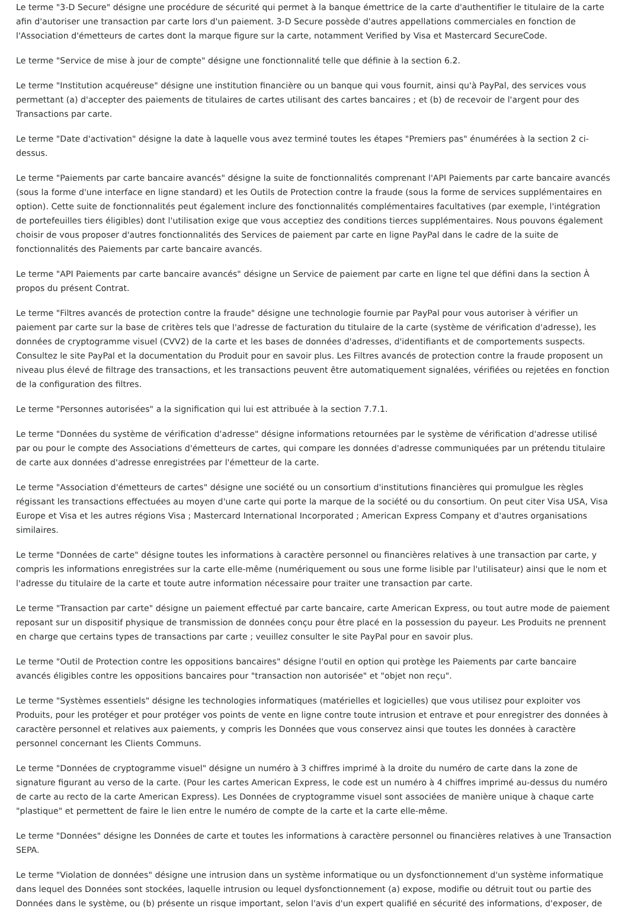Le terme "3-D Secure" désigne une procédure de sécurité qui permet à la banque émettrice de la carte d'authentifier le titulaire de la carte afin d'autoriser une transaction par carte lors d'un paiement. 3-D Secure possède d'autres appellations commerciales en fonction de l'Association d'émetteurs de cartes dont la marque figure sur la carte, notamment Verified by Visa et Mastercard SecureCode.
Le terme "Service de mise à jour de compte" désigne une fonctionnalité telle que définie à la section 6.2.
Le terme "Institution acquéreuse" désigne une institution financière ou un banque qui vous fournit, ainsi qu'à PayPal, des services vous permettant (a) d'accepter des paiements de titulaires de cartes utilisant des cartes bancaires ; et (b) de recevoir de l'argent pour des Transactions par carte.
Le terme "Date d'activation" désigne la date à laquelle vous avez terminé toutes les étapes "Premiers pas" énumérées à la section 2 ci-dessus.
Le terme "Paiements par carte bancaire avancés" désigne la suite de fonctionnalités comprenant l'API Paiements par carte bancaire avancés (sous la forme d'une interface en ligne standard) et les Outils de Protection contre la fraude (sous la forme de services supplémentaires en option). Cette suite de fonctionnalités peut également inclure des fonctionnalités complémentaires facultatives (par exemple, l'intégration de portefeuilles tiers éligibles) dont l'utilisation exige que vous acceptiez des conditions tierces supplémentaires. Nous pouvons également choisir de vous proposer d'autres fonctionnalités des Services de paiement par carte en ligne PayPal dans le cadre de la suite de fonctionnalités des Paiements par carte bancaire avancés.
Le terme "API Paiements par carte bancaire avancés" désigne un Service de paiement par carte en ligne tel que défini dans la section À propos du présent Contrat.
Le terme "Filtres avancés de protection contre la fraude" désigne une technologie fournie par PayPal pour vous autoriser à vérifier un paiement par carte sur la base de critères tels que l'adresse de facturation du titulaire de la carte (système de vérification d'adresse), les données de cryptogramme visuel (CVV2) de la carte et les bases de données d'adresses, d'identifiants et de comportements suspects. Consultez le site PayPal et la documentation du Produit pour en savoir plus. Les Filtres avancés de protection contre la fraude proposent un niveau plus élevé de filtrage des transactions, et les transactions peuvent être automatiquement signalées, vérifiées ou rejetées en fonction de la configuration des filtres.
Le terme "Personnes autorisées" a la signification qui lui est attribuée à la section 7.7.1.
Le terme "Données du système de vérification d'adresse" désigne informations retournées par le système de vérification d'adresse utilisé par ou pour le compte des Associations d'émetteurs de cartes, qui compare les données d'adresse communiquées par un prétendu titulaire de carte aux données d'adresse enregistrées par l'émetteur de la carte.
Le terme "Association d'émetteurs de cartes" désigne une société ou un consortium d'institutions financières qui promulgue les règles régissant les transactions effectuées au moyen d'une carte qui porte la marque de la société ou du consortium. On peut citer Visa USA, Visa Europe et Visa et les autres régions Visa ; Mastercard International Incorporated ; American Express Company et d'autres organisations similaires.
Le terme "Données de carte" désigne toutes les informations à caractère personnel ou financières relatives à une transaction par carte, y compris les informations enregistrées sur la carte elle-même (numériquement ou sous une forme lisible par l'utilisateur) ainsi que le nom et l'adresse du titulaire de la carte et toute autre information nécessaire pour traiter une transaction par carte.
Le terme "Transaction par carte" désigne un paiement effectué par carte bancaire, carte American Express, ou tout autre mode de paiement reposant sur un dispositif physique de transmission de données conçu pour être placé en la possession du payeur. Les Produits ne prennent en charge que certains types de transactions par carte ; veuillez consulter le site PayPal pour en savoir plus.
Le terme "Outil de Protection contre les oppositions bancaires" désigne l'outil en option qui protège les Paiements par carte bancaire avancés éligibles contre les oppositions bancaires pour "transaction non autorisée" et "objet non reçu".
Le terme "Systèmes essentiels" désigne les technologies informatiques (matérielles et logicielles) que vous utilisez pour exploiter vos Produits, pour les protéger et pour protéger vos points de vente en ligne contre toute intrusion et entrave et pour enregistrer des données à caractère personnel et relatives aux paiements, y compris les Données que vous conservez ainsi que toutes les données à caractère personnel concernant les Clients Communs.
Le terme "Données de cryptogramme visuel" désigne un numéro à 3 chiffres imprimé à la droite du numéro de carte dans la zone de signature figurant au verso de la carte. (Pour les cartes American Express, le code est un numéro à 4 chiffres imprimé au-dessus du numéro de carte au recto de la carte American Express). Les Données de cryptogramme visuel sont associées de manière unique à chaque carte "plastique" et permettent de faire le lien entre le numéro de compte de la carte et la carte elle-même.
Le terme "Données" désigne les Données de carte et toutes les informations à caractère personnel ou financières relatives à une Transaction SEPA.
Le terme "Violation de données" désigne une intrusion dans un système informatique ou un dysfonctionnement d'un système informatique dans lequel des Données sont stockées, laquelle intrusion ou lequel dysfonctionnement (a) expose, modifie ou détruit tout ou partie des Données dans le système, ou (b) présente un risque important, selon l'avis d'un expert qualifié en sécurité des informations, d'exposer, de